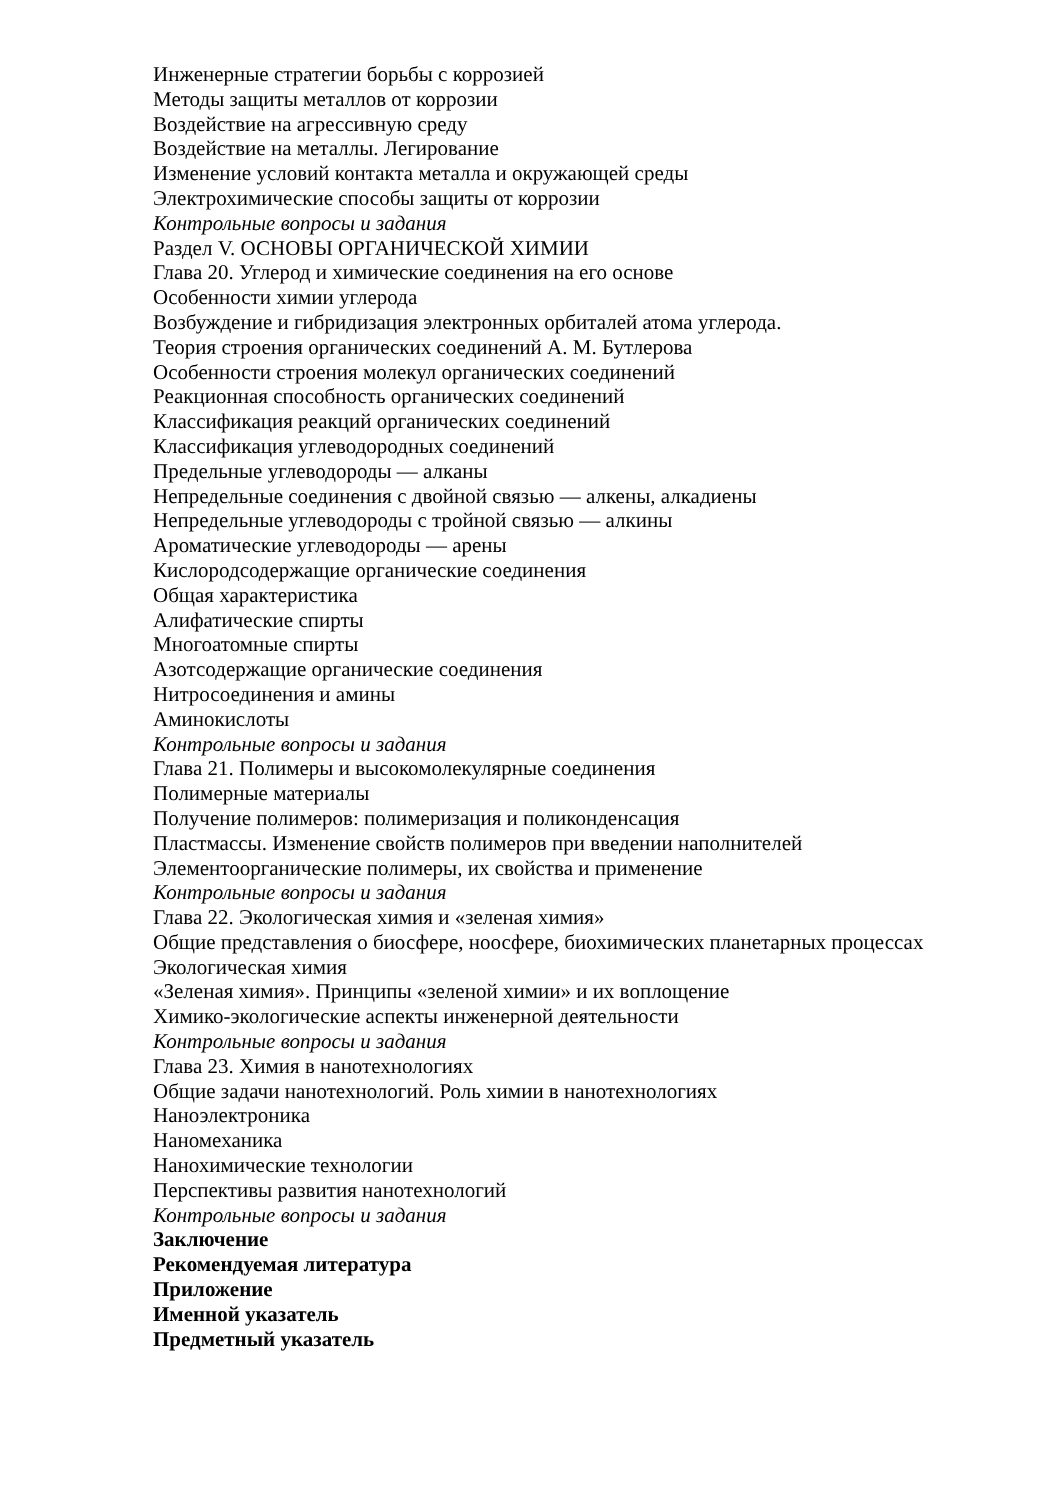Инженерные стратегии борьбы с коррозией
Методы защиты металлов от коррозии
Воздействие на агрессивную среду
Воздействие на металлы. Легирование
Изменение условий контакта металла и окружающей среды
Электрохимические способы защиты от коррозии
Контрольные вопросы и задания
Раздел V. ОСНОВЫ ОРГАНИЧЕСКОЙ ХИМИИ
Глава 20. Углерод и химические соединения на его основе
Особенности химии углерода
Возбуждение и гибридизация электронных орбиталей атома углерода.
Теория строения органических соединений А. М. Бутлерова
Особенности строения молекул органических соединений
Реакционная способность органических соединений
Классификация реакций органических соединений
Классификация углеводородных соединений
Предельные углеводороды — алканы
Непредельные соединения с двойной связью — алкены, алкадиены
Непредельные углеводороды с тройной связью — алкины
Ароматические углеводороды — арены
Кислородсодержащие органические соединения
Общая характеристика
Алифатические спирты
Многоатомные спирты
Азотсодержащие органические соединения
Нитросоединения и амины
Аминокислоты
Контрольные вопросы и задания
Глава 21. Полимеры и высокомолекулярные соединения
Полимерные материалы
Получение полимеров: полимеризация и поликонденсация
Пластмассы. Изменение свойств полимеров при введении наполнителей
Элементоорганические полимеры, их свойства и применение
Контрольные вопросы и задания
Глава 22. Экологическая химия и «зеленая химия»
Общие представления о биосфере, ноосфере, биохимических планетарных процессах
Экологическая химия
«Зеленая химия». Принципы «зеленой химии» и их воплощение
Химико-экологические аспекты инженерной деятельности
Контрольные вопросы и задания
Глава 23. Химия в нанотехнологиях
Общие задачи нанотехнологий. Роль химии в нанотехнологиях
Наноэлектроника
Наномеханика
Нанохимические технологии
Перспективы развития нанотехнологий
Контрольные вопросы и задания
Заключение
Рекомендуемая литература
Приложение
Именной указатель
Предметный указатель